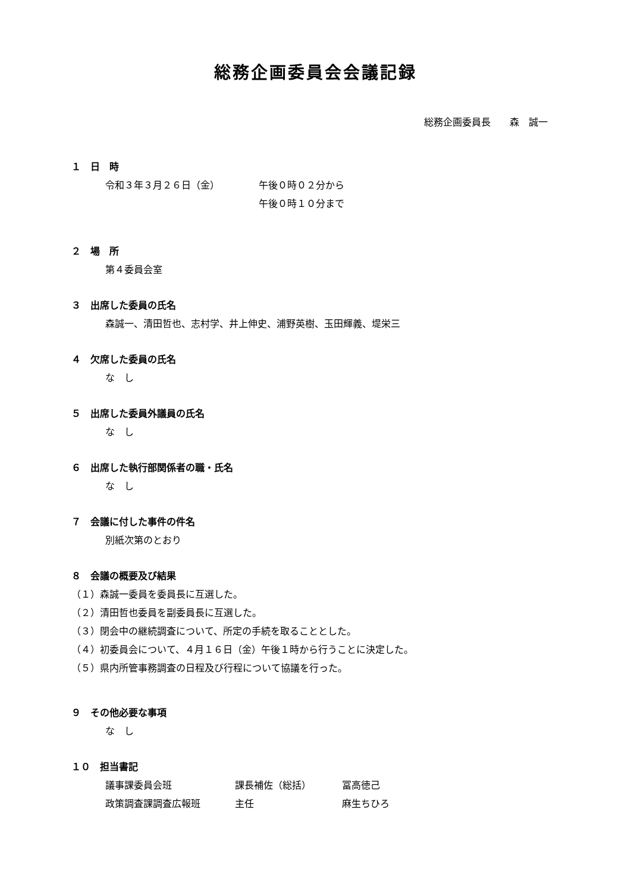総務企画委員会会議記録
総務企画委員長　　森　誠一
１　日　時
| 令和３年３月２６日（金） | 午後０時０２分から |
| | 午後０時１０分まで |
２　場　所
第４委員会室
３　出席した委員の氏名
森誠一、清田哲也、志村学、井上伸史、浦野英樹、玉田輝義、堤栄三
４　欠席した委員の氏名
な　し
５　出席した委員外議員の氏名
な　し
６　出席した執行部関係者の職・氏名
な　し
７　会議に付した事件の件名
別紙次第のとおり
８　会議の概要及び結果
（１）森誠一委員を委員長に互選した。
（２）清田哲也委員を副委員長に互選した。
（３）閉会中の継続調査について、所定の手続を取ることとした。
（４）初委員会について、４月１６日（金）午後１時から行うことに決定した。
（５）県内所管事務調査の日程及び行程について協議を行った。
９　その他必要な事項
な　し
１０　担当書記
| 議事課委員会班 | 課長補佐（総括） | 冨高徳己 |
| 政策調査課調査広報班 | 主任 | 麻生ちひろ |